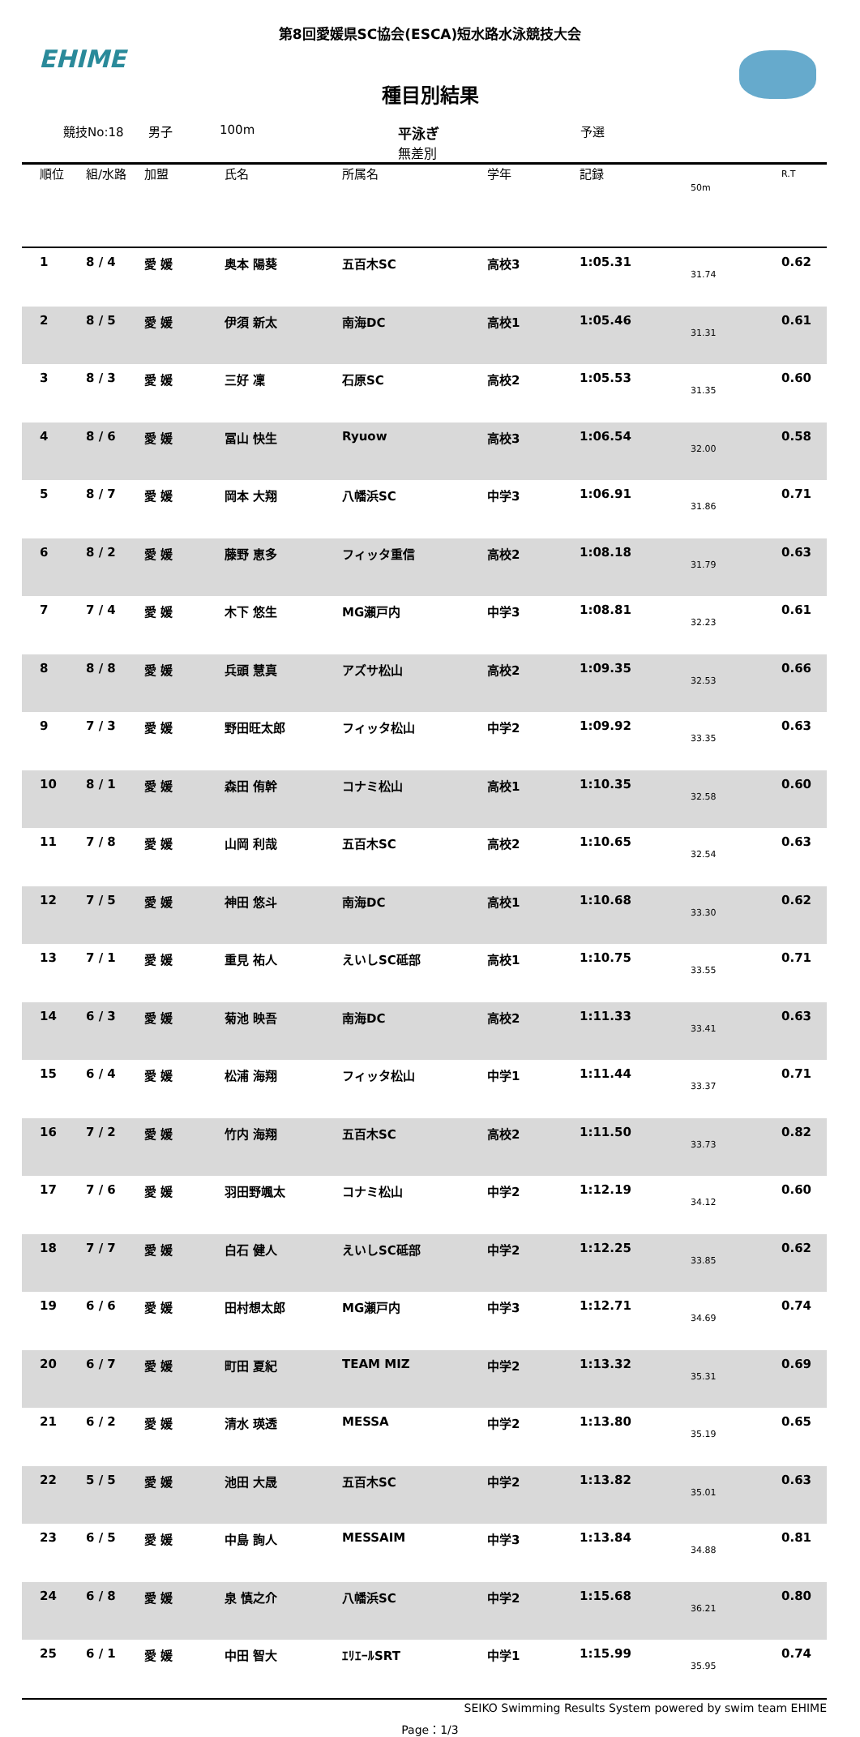EHIME
第8回愛媛県SC協会(ESCA)短水路水泳競技大会
種目別結果
競技No:18 男子 100m 平泳ぎ
無差別 予選
| 順位 | 組/水路 | 加盟 | 氏名 | 所属名 | 学年 | 記録 | 50m | R.T |
| --- | --- | --- | --- | --- | --- | --- | --- | --- |
| 1 | 8 / 4 | 愛 媛 | 奥本 陽葵 | 五百木SC | 高校3 | 1:05.31 | 31.74 | 0.62 |
| 2 | 8 / 5 | 愛 媛 | 伊須 新太 | 南海DC | 高校1 | 1:05.46 | 31.31 | 0.61 |
| 3 | 8 / 3 | 愛 媛 | 三好 凜 | 石原SC | 高校2 | 1:05.53 | 31.35 | 0.60 |
| 4 | 8 / 6 | 愛 媛 | 冨山 快生 | Ryuow | 高校3 | 1:06.54 | 32.00 | 0.58 |
| 5 | 8 / 7 | 愛 媛 | 岡本 大翔 | 八幡浜SC | 中学3 | 1:06.91 | 31.86 | 0.71 |
| 6 | 8 / 2 | 愛 媛 | 藤野 恵多 | フィッタ重信 | 高校2 | 1:08.18 | 31.79 | 0.63 |
| 7 | 7 / 4 | 愛 媛 | 木下 悠生 | MG瀬戸内 | 中学3 | 1:08.81 | 32.23 | 0.61 |
| 8 | 8 / 8 | 愛 媛 | 兵頭 慧真 | アズサ松山 | 高校2 | 1:09.35 | 32.53 | 0.66 |
| 9 | 7 / 3 | 愛 媛 | 野田旺太郎 | フィッタ松山 | 中学2 | 1:09.92 | 33.35 | 0.63 |
| 10 | 8 / 1 | 愛 媛 | 森田 侑幹 | コナミ松山 | 高校1 | 1:10.35 | 32.58 | 0.60 |
| 11 | 7 / 8 | 愛 媛 | 山岡 利哉 | 五百木SC | 高校2 | 1:10.65 | 32.54 | 0.63 |
| 12 | 7 / 5 | 愛 媛 | 神田 悠斗 | 南海DC | 高校1 | 1:10.68 | 33.30 | 0.62 |
| 13 | 7 / 1 | 愛 媛 | 重見 祐人 | えいしSC砥部 | 高校1 | 1:10.75 | 33.55 | 0.71 |
| 14 | 6 / 3 | 愛 媛 | 菊池 映吾 | 南海DC | 高校2 | 1:11.33 | 33.41 | 0.63 |
| 15 | 6 / 4 | 愛 媛 | 松浦 海翔 | フィッタ松山 | 中学1 | 1:11.44 | 33.37 | 0.71 |
| 16 | 7 / 2 | 愛 媛 | 竹内 海翔 | 五百木SC | 高校2 | 1:11.50 | 33.73 | 0.82 |
| 17 | 7 / 6 | 愛 媛 | 羽田野颯太 | コナミ松山 | 中学2 | 1:12.19 | 34.12 | 0.60 |
| 18 | 7 / 7 | 愛 媛 | 白石 健人 | えいしSC砥部 | 中学2 | 1:12.25 | 33.85 | 0.62 |
| 19 | 6 / 6 | 愛 媛 | 田村想太郎 | MG瀬戸内 | 中学3 | 1:12.71 | 34.69 | 0.74 |
| 20 | 6 / 7 | 愛 媛 | 町田 夏紀 | TEAM MIZ | 中学2 | 1:13.32 | 35.31 | 0.69 |
| 21 | 6 / 2 | 愛 媛 | 清水 瑛透 | MESSA | 中学2 | 1:13.80 | 35.19 | 0.65 |
| 22 | 5 / 5 | 愛 媛 | 池田 大晟 | 五百木SC | 中学2 | 1:13.82 | 35.01 | 0.63 |
| 23 | 6 / 5 | 愛 媛 | 中島 詢人 | MESSAIM | 中学3 | 1:13.84 | 34.88 | 0.81 |
| 24 | 6 / 8 | 愛 媛 | 泉 慎之介 | 八幡浜SC | 中学2 | 1:15.68 | 36.21 | 0.80 |
| 25 | 6 / 1 | 愛 媛 | 中田 智大 | ｴﾘｴｰﾙSRT | 中学1 | 1:15.99 | 35.95 | 0.74 |
SEIKO Swimming Results System powered by swim team EHIME
Page：1/3